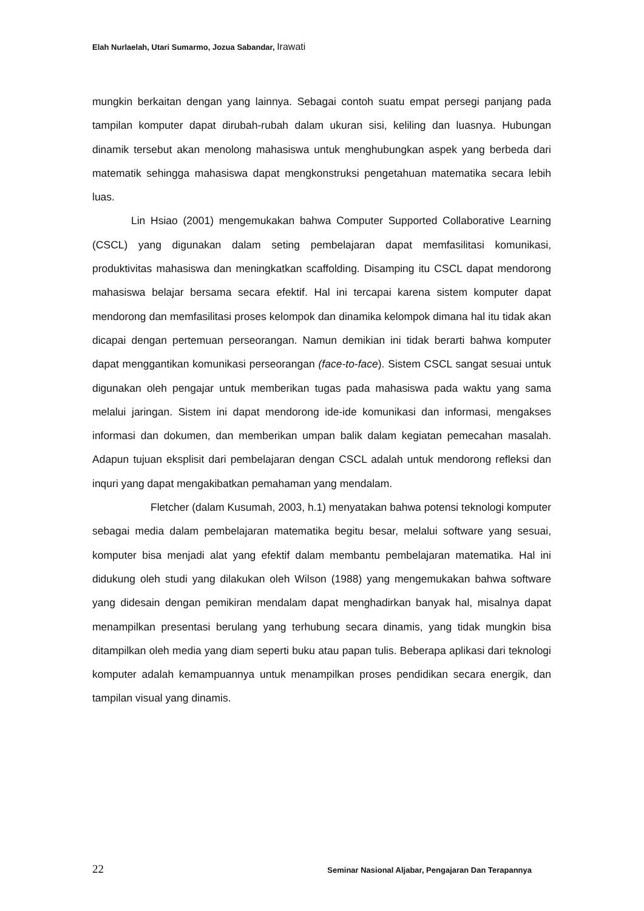Elah Nurlaelah, Utari Sumarmo, Jozua Sabandar, Irawati
mungkin berkaitan dengan yang lainnya. Sebagai contoh suatu empat persegi panjang pada tampilan komputer dapat dirubah-rubah dalam ukuran sisi, keliling dan luasnya. Hubungan dinamik tersebut akan menolong mahasiswa untuk menghubungkan aspek yang berbeda dari matematik sehingga mahasiswa dapat mengkonstruksi pengetahuan matematika secara lebih luas.
Lin Hsiao (2001) mengemukakan bahwa Computer Supported Collaborative Learning (CSCL) yang digunakan dalam seting pembelajaran dapat memfasilitasi komunikasi, produktivitas mahasiswa dan meningkatkan scaffolding. Disamping itu CSCL dapat mendorong mahasiswa belajar bersama secara efektif. Hal ini tercapai karena sistem komputer dapat mendorong dan memfasilitasi proses kelompok dan dinamika kelompok dimana hal itu tidak akan dicapai dengan pertemuan perseorangan. Namun demikian ini tidak berarti bahwa komputer dapat menggantikan komunikasi perseorangan (face-to-face). Sistem CSCL sangat sesuai untuk digunakan oleh pengajar untuk memberikan tugas pada mahasiswa pada waktu yang sama melalui jaringan. Sistem ini dapat mendorong ide-ide komunikasi dan informasi, mengakses informasi dan dokumen, dan memberikan umpan balik dalam kegiatan pemecahan masalah. Adapun tujuan eksplisit dari pembelajaran dengan CSCL adalah untuk mendorong refleksi dan inquri yang dapat mengakibatkan pemahaman yang mendalam.
Fletcher (dalam Kusumah, 2003, h.1) menyatakan bahwa potensi teknologi komputer sebagai media dalam pembelajaran matematika begitu besar, melalui software yang sesuai, komputer bisa menjadi alat yang efektif dalam membantu pembelajaran matematika. Hal ini didukung oleh studi yang dilakukan oleh Wilson (1988) yang mengemukakan bahwa software yang didesain dengan pemikiran mendalam dapat menghadirkan banyak hal, misalnya dapat menampilkan presentasi berulang yang terhubung secara dinamis, yang tidak mungkin bisa ditampilkan oleh media yang diam seperti buku atau papan tulis. Beberapa aplikasi dari teknologi komputer adalah kemampuannya untuk menampilkan proses pendidikan secara energik, dan tampilan visual yang dinamis.
22 Seminar Nasional Aljabar, Pengajaran Dan Terapannya